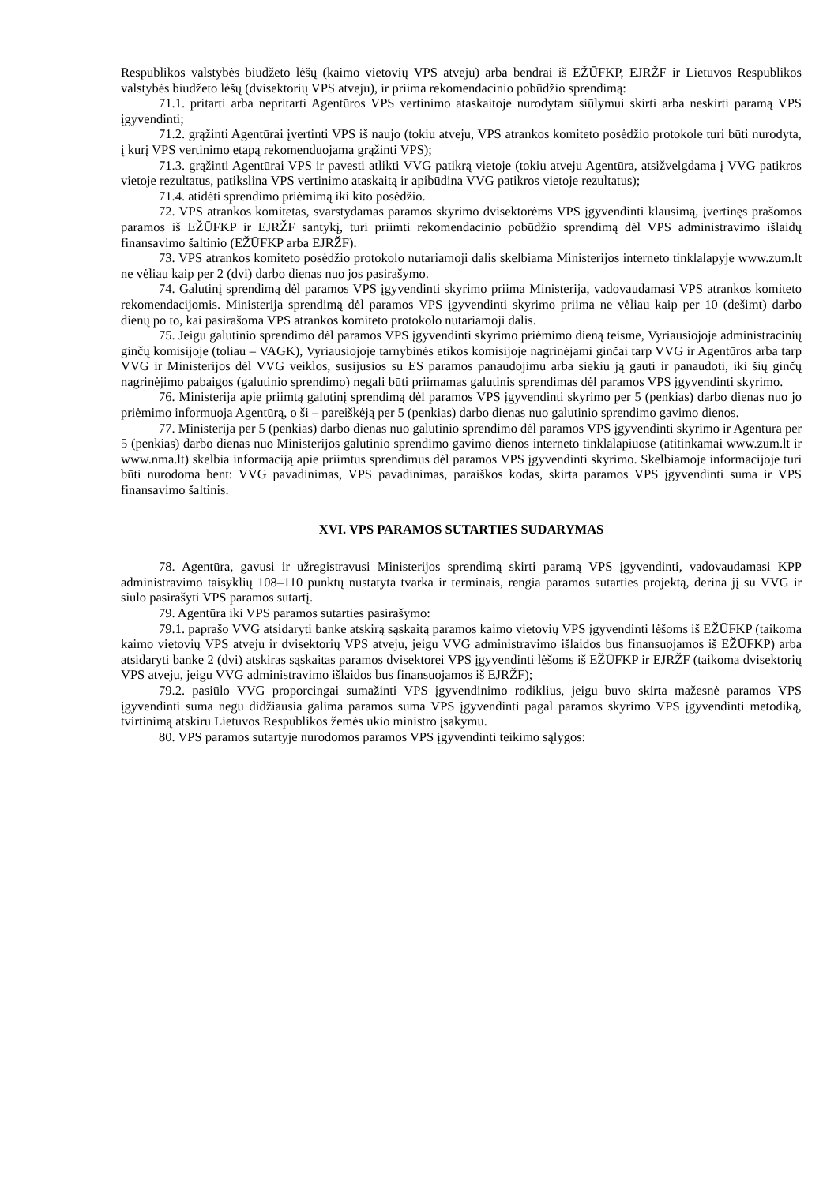Respublikos valstybės biudžeto lėšų (kaimo vietovių VPS atveju) arba bendrai iš EŽŪFKP, EJRŽF ir Lietuvos Respublikos valstybės biudžeto lėšų (dvisektorių VPS atveju), ir priima rekomendacinio pobūdžio sprendimą:
71.1. pritarti arba nepritarti Agentūros VPS vertinimo ataskaitoje nurodytam siūlymui skirti arba neskirti paramą VPS įgyvendinti;
71.2. grąžinti Agentūrai įvertinti VPS iš naujo (tokiu atveju, VPS atrankos komiteto posėdžio protokole turi būti nurodyta, į kurį VPS vertinimo etapą rekomenduojama grąžinti VPS);
71.3. grąžinti Agentūrai VPS ir pavesti atlikti VVG patikrą vietoje (tokiu atveju Agentūra, atsižvelgdama į VVG patikros vietoje rezultatus, patikslina VPS vertinimo ataskaitą ir apibūdina VVG patikros vietoje rezultatus);
71.4. atidėti sprendimo priėmimą iki kito posėdžio.
72. VPS atrankos komitetas, svarstydamas paramos skyrimo dvisektorėms VPS įgyvendinti klausimą, įvertinęs prašomos paramos iš EŽŪFKP ir EJRŽF santykį, turi priimti rekomendacinio pobūdžio sprendimą dėl VPS administravimo išlaidų finansavimo šaltinio (EŽŪFKP arba EJRŽF).
73. VPS atrankos komiteto posėdžio protokolo nutariamoji dalis skelbiama Ministerijos interneto tinklalapyje www.zum.lt ne vėliau kaip per 2 (dvi) darbo dienas nuo jos pasirašymo.
74. Galutinį sprendimą dėl paramos VPS įgyvendinti skyrimo priima Ministerija, vadovaudamasi VPS atrankos komiteto rekomendacijomis. Ministerija sprendimą dėl paramos VPS įgyvendinti skyrimo priima ne vėliau kaip per 10 (dešimt) darbo dienų po to, kai pasirašoma VPS atrankos komiteto protokolo nutariamoji dalis.
75. Jeigu galutinio sprendimo dėl paramos VPS įgyvendinti skyrimo priėmimo dieną teisme, Vyriausiojoje administracinių ginčų komisijoje (toliau – VAGK), Vyriausiojoje tarnybinės etikos komisijoje nagrinėjami ginčai tarp VVG ir Agentūros arba tarp VVG ir Ministerijos dėl VVG veiklos, susijusios su ES paramos panaudojimu arba siekiu ją gauti ir panaudoti, iki šių ginčų nagrinėjimo pabaigos (galutinio sprendimo) negali būti priimamas galutinis sprendimas dėl paramos VPS įgyvendinti skyrimo.
76. Ministerija apie priimtą galutinį sprendimą dėl paramos VPS įgyvendinti skyrimo per 5 (penkias) darbo dienas nuo jo priėmimo informuoja Agentūrą, o ši – pareiškėją per 5 (penkias) darbo dienas nuo galutinio sprendimo gavimo dienos.
77. Ministerija per 5 (penkias) darbo dienas nuo galutinio sprendimo dėl paramos VPS įgyvendinti skyrimo ir Agentūra per 5 (penkias) darbo dienas nuo Ministerijos galutinio sprendimo gavimo dienos interneto tinklalapiuose (atitinkamai www.zum.lt ir www.nma.lt) skelbia informaciją apie priimtus sprendimus dėl paramos VPS įgyvendinti skyrimo. Skelbiamoje informacijoje turi būti nurodoma bent: VVG pavadinimas, VPS pavadinimas, paraiškos kodas, skirta paramos VPS įgyvendinti suma ir VPS finansavimo šaltinis.
XVI. VPS PARAMOS SUTARTIES SUDARYMAS
78. Agentūra, gavusi ir užregistravusi Ministerijos sprendimą skirti paramą VPS įgyvendinti, vadovaudamasi KPP administravimo taisyklių 108–110 punktų nustatyta tvarka ir terminais, rengia paramos sutarties projektą, derina jį su VVG ir siūlo pasirašyti VPS paramos sutartį.
79. Agentūra iki VPS paramos sutarties pasirašymo:
79.1. paprašo VVG atsidaryti banke atskirą sąskaitą paramos kaimo vietovių VPS įgyvendinti lėšoms iš EŽŪFKP (taikoma kaimo vietovių VPS atveju ir dvisektorių VPS atveju, jeigu VVG administravimo išlaidos bus finansuojamos iš EŽŪFKP) arba atsidaryti banke 2 (dvi) atskiras sąskaitas paramos dvisektorei VPS įgyvendinti lėšoms iš EŽŪFKP ir EJRŽF (taikoma dvisektorių VPS atveju, jeigu VVG administravimo išlaidos bus finansuojamos iš EJRŽF);
79.2. pasiūlo VVG proporcingai sumažinti VPS įgyvendinimo rodiklius, jeigu buvo skirta mažesnė paramos VPS įgyvendinti suma negu didžiausia galima paramos suma VPS įgyvendinti pagal paramos skyrimo VPS įgyvendinti metodiką, tvirtinimą atskiru Lietuvos Respublikos žemės ūkio ministro įsakymu.
80. VPS paramos sutartyje nurodomos paramos VPS įgyvendinti teikimo sąlygos: